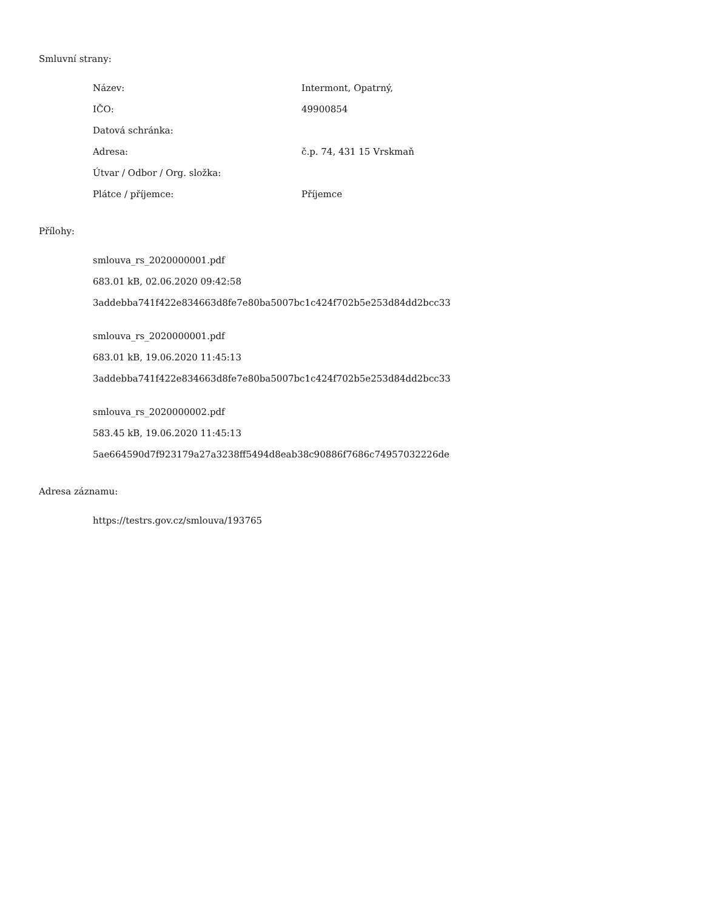Smluvní strany:
| Název: | Intermont, Opatrný, |
| IČO: | 49900854 |
| Datová schránka: | |
| Adresa: | č.p. 74, 431 15 Vrskmaň |
| Útvar / Odbor / Org. složka: | |
| Plátce / příjemce: | Příjemce |
Přílohy:
smlouva_rs_2020000001.pdf
683.01 kB, 02.06.2020 09:42:58
3addebba741f422e834663d8fe7e80ba5007bc1c424f702b5e253d84dd2bcc33
smlouva_rs_2020000001.pdf
683.01 kB, 19.06.2020 11:45:13
3addebba741f422e834663d8fe7e80ba5007bc1c424f702b5e253d84dd2bcc33
smlouva_rs_2020000002.pdf
583.45 kB, 19.06.2020 11:45:13
5ae664590d7f923179a27a3238ff5494d8eab38c90886f7686c74957032226de
Adresa záznamu:
https://testrs.gov.cz/smlouva/193765